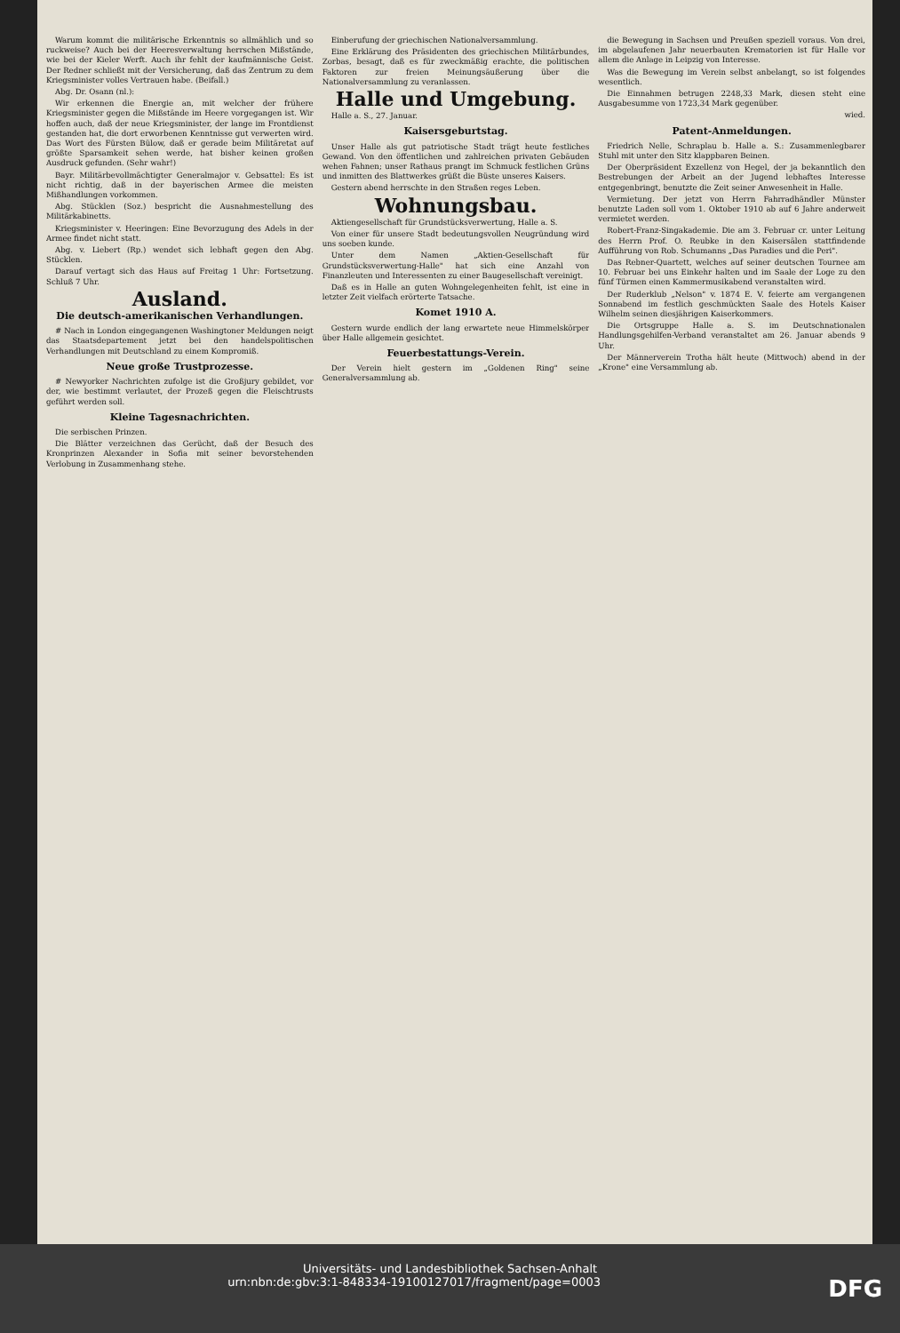Warum kommt die militärische Erkenntnis so allmählich und so ruckweise? Auch bei der Heeresverwaltung herrschen Mißstände, wie bei der Kieler Werft. Auch ihr fehlt der kaufmännische Geist. Der Redner schließt mit der Versicherung, daß das Zentrum zu dem Kriegsminister volles Vertrauen habe. (Beifall.)
Abg. Dr. Osann (nl.):
Wir erkennen die Energie an, mit welcher der frühere Kriegsminister gegen die Mißstände im Heere vorgegangen ist. Wir hoffen auch, daß der neue Kriegsminister, der lange im Frontdienst gestanden hat, die dort erworbenen Kenntnisse gut verwerten wird. Das Wort des Fürsten Bülow, daß er gerade beim Militäretat auf größte Sparsamkeit sehen werde, hat bisher keinen großen Ausdruck gefunden. (Sehr wahr!)
Bayr. Militärbevollmächtigter Generalmajor v. Gebsattel: Es ist nicht richtig, daß in der bayerischen Armee die meisten Mißhandlungen vorkommen.
Abg. Stücklen (Soz.) bespricht die Ausnahmestellung des Militärkabinetts.
Kriegsminister v. Heeringen: Eine Bevorzugung des Adels in der Armee findet nicht statt.
Abg. v. Liebert (Rp.) wendet sich lebhaft gegen den Abg. Stücklen.
Darauf vertagt sich das Haus auf Freitag 1 Uhr: Fortsetzung. Schluß 7 Uhr.
Ausland.
Die deutsch-amerikanischen Verhandlungen.
# Nach in London eingegangenen Washingtoner Meldungen neigt das Staatsdepartement jetzt bei den handelspolitischen Verhandlungen mit Deutschland zu einem Kompromiß.
Neue große Trustprozesse.
# Newyorker Nachrichten zufolge ist die Großjury gebildet, vor der, wie bestimmt verlautet, der Prozeß gegen die Fleischtrusts geführt werden soll.
Kleine Tagesnachrichten.
Die serbischen Prinzen.
Die Blätter verzeichnen das Gerücht, daß der Besuch des Kronprinzen Alexander in Sofia mit seiner bevorstehenden Verlobung in Zusammenhang stehe.
Einberufung der griechischen Nationalversammlung.
Eine Erklärung des Präsidenten des griechischen Militärbundes, Zorbas, besagt, daß es für zweckmäßig erachte, die politischen Faktoren zur freien Meinungsäußerung über die Nationalversammlung zu veranlassen.
Halle und Umgebung.
Halle a. S., 27. Januar.
Kaisersgeburtstag.
Unser Halle als gut patriotische Stadt trägt heute festliches Gewand. Von den öffentlichen und zahlreichen privaten Gebäuden wehen Fahnen; unser Rathaus prangt im Schmuck festlichen Grüns und inmitten des Blattwerkes grüßt die Büste unseres Kaisers.
Gestern abend herrschte in den Straßen reges Leben.
Wohnungsbau.
Aktiengesellschaft für Grundstücksverwertung, Halle a. S.
Von einer für unsere Stadt bedeutungsvollen Neugründung wird uns soeben kunde.
Unter dem Namen „Aktien-Gesellschaft für Grundstücksverwertung-Halle" hat sich eine Anzahl von Finanzleuten und Interessenten zu einer Baugesellschaft vereinigt.
Daß es in Halle an guten Wohngelegenheiten fehlt, ist eine in letzter Zeit vielfach erörterte Tatsache.
Komet 1910 A.
Gestern wurde endlich der lang erwartete neue Himmelskörper über Halle allgemein gesichtet.
Feuerbestattungs-Verein.
Der Verein hielt gestern im „Goldenen Ring" seine Generalversammlung ab.
die Bewegung in Sachsen und Preußen speziell voraus. Von drei, im abgelaufenen Jahr neuerbauten Krematorien ist für Halle vor allem die Anlage in Leipzig von Interesse.
Was die Bewegung im Verein selbst anbelangt, so ist folgendes wesentlich.
Die Einnahmen betrugen 2248,33 Mark, diesen steht eine Ausgabesumme von 1723,34 Mark gegenüber.
wied.
Patent-Anmeldungen.
Friedrich Nelle, Schraplau b. Halle a. S.: Zusammenlegbarer Stuhl mit unter den Sitz klappbaren Beinen.
Der Oberpräsident Exzellenz von Hegel, der ja bekanntlich den Bestrebungen der Arbeit an der Jugend lebhaftes Interesse entgegenbringt, benutzte die Zeit seiner Anwesenheit in Halle.
Vermietung. Der jetzt von Herrn Fahrradhändler Münster benutzte Laden soll vom 1. Oktober 1910 ab auf 6 Jahre anderweit vermietet werden.
Robert-Franz-Singakademie. Die am 3. Februar cr. unter Leitung des Herrn Prof. O. Reubke in den Kaisersälen stattfindende Aufführung von Rob. Schumanns „Das Paradies und die Peri".
Das Rebner-Quartett, welches auf seiner deutschen Tournee am 10. Februar bei uns Einkehr halten und im Saale der Loge zu den fünf Türmen einen Kammermusikabend veranstalten wird.
Der Ruderklub „Nelson" v. 1874 E. V. feierte am vergangenen Sonnabend im festlich geschmückten Saale des Hotels Kaiser Wilhelm seinen diesjährigen Kaiserkommers.
Die Ortsgruppe Halle a. S. im Deutschnationalen Handlungsgehilfen-Verband veranstaltet am 26. Januar abends 9 Uhr.
Der Männerverein Trotha hält heute (Mittwoch) abend in der „Krone" eine Versammlung ab.
Universitäts- und Landesbibliothek Sachsen-Anhalt
urn:nbn:de:gbv:3:1-848334-19100127017/fragment/page=0003 DFG